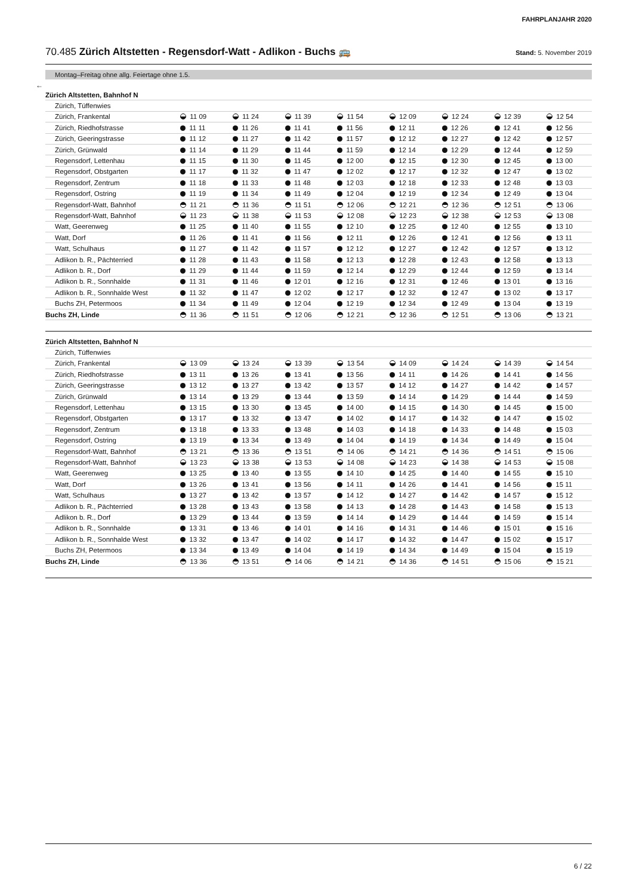FAHRPLANJAHR 2020
70.485 Zürich Altstetten - Regensdorf-Watt - Adlikon - Buchs 🚌 Stand: 5. November 2019
Montag–Freitag ohne allg. Feiertage ohne 1.5.
←
| Zürich Altstetten, Bahnhof N | | | | | | | | |
| Zürich, Tüffenwies | | | | | | | | |
| Zürich, Frankental | 11 09 | 11 24 | 11 39 | 11 54 | 12 09 | 12 24 | 12 39 | 12 54 |
| Zürich, Riedhofstrasse | 11 11 | 11 26 | 11 41 | 11 56 | 12 11 | 12 26 | 12 41 | 12 56 |
| Zürich, Geeringstrasse | 11 12 | 11 27 | 11 42 | 11 57 | 12 12 | 12 27 | 12 42 | 12 57 |
| Zürich, Grünwald | 11 14 | 11 29 | 11 44 | 11 59 | 12 14 | 12 29 | 12 44 | 12 59 |
| Regensdorf, Lettenhau | 11 15 | 11 30 | 11 45 | 12 00 | 12 15 | 12 30 | 12 45 | 13 00 |
| Regensdorf, Obstgarten | 11 17 | 11 32 | 11 47 | 12 02 | 12 17 | 12 32 | 12 47 | 13 02 |
| Regensdorf, Zentrum | 11 18 | 11 33 | 11 48 | 12 03 | 12 18 | 12 33 | 12 48 | 13 03 |
| Regensdorf, Ostring | 11 19 | 11 34 | 11 49 | 12 04 | 12 19 | 12 34 | 12 49 | 13 04 |
| Regensdorf-Watt, Bahnhof | 11 21 | 11 36 | 11 51 | 12 06 | 12 21 | 12 36 | 12 51 | 13 06 |
| Regensdorf-Watt, Bahnhof | 11 23 | 11 38 | 11 53 | 12 08 | 12 23 | 12 38 | 12 53 | 13 08 |
| Watt, Geerenweg | 11 25 | 11 40 | 11 55 | 12 10 | 12 25 | 12 40 | 12 55 | 13 10 |
| Watt, Dorf | 11 26 | 11 41 | 11 56 | 12 11 | 12 26 | 12 41 | 12 56 | 13 11 |
| Watt, Schulhaus | 11 27 | 11 42 | 11 57 | 12 12 | 12 27 | 12 42 | 12 57 | 13 12 |
| Adlikon b. R., Pächterried | 11 28 | 11 43 | 11 58 | 12 13 | 12 28 | 12 43 | 12 58 | 13 13 |
| Adlikon b. R., Dorf | 11 29 | 11 44 | 11 59 | 12 14 | 12 29 | 12 44 | 12 59 | 13 14 |
| Adlikon b. R., Sonnhalde | 11 31 | 11 46 | 12 01 | 12 16 | 12 31 | 12 46 | 13 01 | 13 16 |
| Adlikon b. R., Sonnhalde West | 11 32 | 11 47 | 12 02 | 12 17 | 12 32 | 12 47 | 13 02 | 13 17 |
| Buchs ZH, Petermoos | 11 34 | 11 49 | 12 04 | 12 19 | 12 34 | 12 49 | 13 04 | 13 19 |
| Buchs ZH, Linde | 11 36 | 11 51 | 12 06 | 12 21 | 12 36 | 12 51 | 13 06 | 13 21 |
| Zürich Altstetten, Bahnhof N | | | | | | | | |
| Zürich, Tüffenwies | | | | | | | | |
| Zürich, Frankental | 13 09 | 13 24 | 13 39 | 13 54 | 14 09 | 14 24 | 14 39 | 14 54 |
| Zürich, Riedhofstrasse | 13 11 | 13 26 | 13 41 | 13 56 | 14 11 | 14 26 | 14 41 | 14 56 |
| Zürich, Geeringstrasse | 13 12 | 13 27 | 13 42 | 13 57 | 14 12 | 14 27 | 14 42 | 14 57 |
| Zürich, Grünwald | 13 14 | 13 29 | 13 44 | 13 59 | 14 14 | 14 29 | 14 44 | 14 59 |
| Regensdorf, Lettenhau | 13 15 | 13 30 | 13 45 | 14 00 | 14 15 | 14 30 | 14 45 | 15 00 |
| Regensdorf, Obstgarten | 13 17 | 13 32 | 13 47 | 14 02 | 14 17 | 14 32 | 14 47 | 15 02 |
| Regensdorf, Zentrum | 13 18 | 13 33 | 13 48 | 14 03 | 14 18 | 14 33 | 14 48 | 15 03 |
| Regensdorf, Ostring | 13 19 | 13 34 | 13 49 | 14 04 | 14 19 | 14 34 | 14 49 | 15 04 |
| Regensdorf-Watt, Bahnhof | 13 21 | 13 36 | 13 51 | 14 06 | 14 21 | 14 36 | 14 51 | 15 06 |
| Regensdorf-Watt, Bahnhof | 13 23 | 13 38 | 13 53 | 14 08 | 14 23 | 14 38 | 14 53 | 15 08 |
| Watt, Geerenweg | 13 25 | 13 40 | 13 55 | 14 10 | 14 25 | 14 40 | 14 55 | 15 10 |
| Watt, Dorf | 13 26 | 13 41 | 13 56 | 14 11 | 14 26 | 14 41 | 14 56 | 15 11 |
| Watt, Schulhaus | 13 27 | 13 42 | 13 57 | 14 12 | 14 27 | 14 42 | 14 57 | 15 12 |
| Adlikon b. R., Pächterried | 13 28 | 13 43 | 13 58 | 14 13 | 14 28 | 14 43 | 14 58 | 15 13 |
| Adlikon b. R., Dorf | 13 29 | 13 44 | 13 59 | 14 14 | 14 29 | 14 44 | 14 59 | 15 14 |
| Adlikon b. R., Sonnhalde | 13 31 | 13 46 | 14 01 | 14 16 | 14 31 | 14 46 | 15 01 | 15 16 |
| Adlikon b. R., Sonnhalde West | 13 32 | 13 47 | 14 02 | 14 17 | 14 32 | 14 47 | 15 02 | 15 17 |
| Buchs ZH, Petermoos | 13 34 | 13 49 | 14 04 | 14 19 | 14 34 | 14 49 | 15 04 | 15 19 |
| Buchs ZH, Linde | 13 36 | 13 51 | 14 06 | 14 21 | 14 36 | 14 51 | 15 06 | 15 21 |
6 / 22